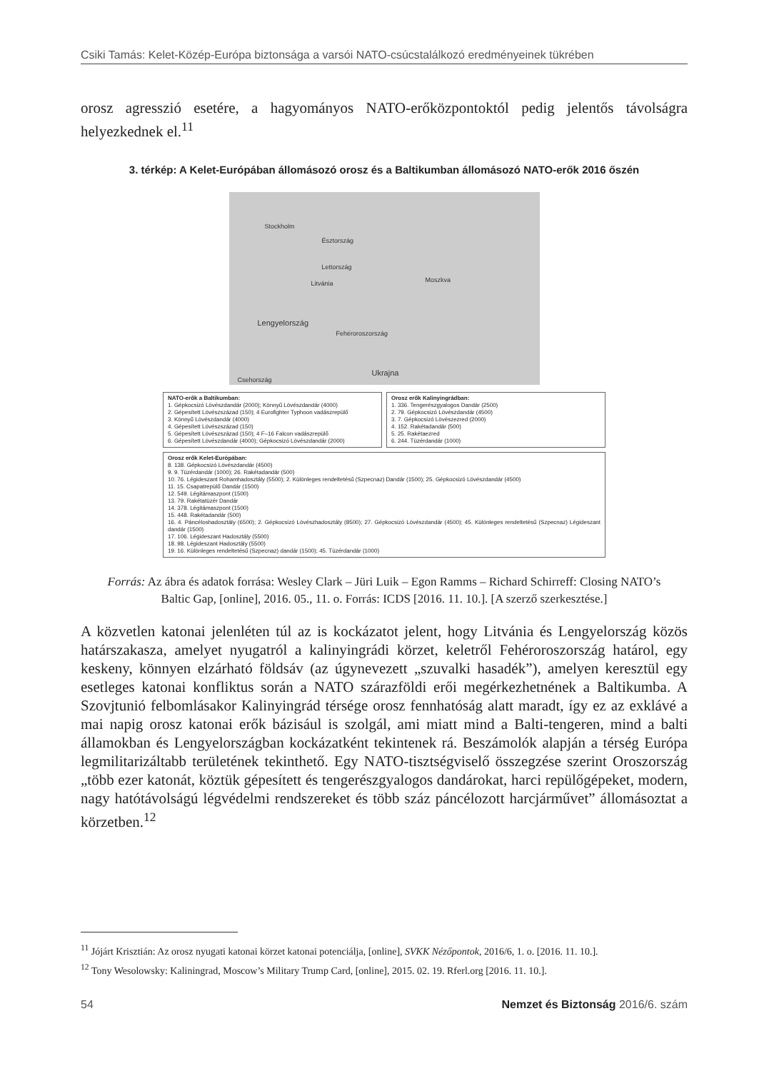Csiki Tamás: Kelet-Közép-Európa biztonsága a varsói NATO-csúcstalálkozó eredményeinek tükrében
orosz agresszió esetére, a hagyományos NATO-erőközpontoktól pedig jelentős távolságra helyezkednek el.<sup>11</sup>
3. térkép: A Kelet-Európában állomásozó orosz és a Baltikumban állomásozó NATO-erők 2016 őszén
Stockholm
Észtország
Lettország
Litvánia
Lengyelország
Fehéroroszország
Moszkva
Ukrajna
Csehország
NATO-erők a Baltikumban:
1. Gépkocsizó Lövészdandár (2000); Könnyű Lövészdandár (4000)
2. Gépesített Lövészszázad (150); 4 Eurofighter Typhoon vadászrepülő
3. Könnyű Lövészdandár (4000)
4. Gépesített Lövészszázad (150)
5. Gépesített Lövészszázad (150); 4 F–16 Falcon vadászrepülő
6. Gépesített Lövészdandár (4000); Gépkocsizó Lövészdandár (2000)
Orosz erők Kalinyingrádban:
1. 336. Tengerészgyalogos Dandár (2500)
2. 79. Gépkocsizó Lövészdandár (4500)
3. 7. Gépkocsizó Lövészezred (2000)
4. 152. Rakétadandár (500)
5. 25. Rakétaezred
6. 244. Tüzérdandár (1000)
Orosz erők Kelet-Európában:
8. 138. Gépkocsizó Lövészdandár (4500)
9. 9. Tüzérdandár (1000); 26. Rakétadandár (500)
10. 76. Légideszant Rohamhadosztály (5500); 2. Különleges rendeltetésű (Szpecnaz) Dandár (1500); 25. Gépkocsizó Lövészdandár (4500)
11. 15. Csapatrepülő Dandár (1500)
12. 549. Légitámaszpont (1500)
13. 79. Rakétatüzér Dandár
14. 378. Légitámaszpont (1500)
15. 448. Rakétadandár (500)
16. 4. Páncéloshadosztály (6500); 2. Gépkocsizó Lövészhadosztály (8500); 27. Gépkocsizó Lövészdandár (4500); 45. Különleges rendeltetésű (Szpecnaz) Légideszant dandár (1500)
17. 106. Légideszant Hadosztály (5500)
18. 98. Légideszant Hadosztály (5500)
19. 16. Különleges rendeltetésű (Szpecnaz) dandár (1500); 45. Tüzérdandár (1000)
Forrás: Az ábra és adatok forrása: Wesley Clark – Jüri Luik – Egon Ramms – Richard Schirreff: Closing NATO’s Baltic Gap, [online], 2016. 05., 11. o. Forrás: ICDS [2016. 11. 10.]. [A szerző szerkesztése.]
A közvetlen katonai jelenléten túl az is kockázatot jelent, hogy Litvánia és Lengyelország közös határszakasza, amelyet nyugatról a kalinyingrádi körzet, keletről Fehéroroszország határol, egy keskeny, könnyen elzárható földsáv (az úgynevezett „szuvalki hasadék”), amelyen keresztül egy esetleges katonai konfliktus során a NATO szárazföldi erői megérkezhetnének a Baltikumba. A Szovjtunió felbomlásakor Kalinyingrád térsége orosz fennhatóság alatt maradt, így ez az exklávé a mai napig orosz katonai erők bázisául is szolgál, ami miatt mind a Balti-tengeren, mind a balti államokban és Lengyelországban kockázatként tekintenek rá. Beszámolók alapján a térség Európa legmilitarizáltabb területének tekinthető. Egy NATO-tisztségviselő összegzése szerint Oroszország „több ezer katonát, köztük gépesített és tengerészgyalogos dandárokat, harci repülőgépeket, modern, nagy hatótávolságú légvédelmi rendszereket és több száz páncélozott harcjárművet” állomásoztat a körzetben.<sup>12</sup>
<sup>11</sup> Jójárt Krisztián: Az orosz nyugati katonai körzet katonai potenciálja, [online], SVKK Nézőpontok, 2016/6, 1. o. [2016. 11. 10.].
<sup>12</sup> Tony Wesolowsky: Kaliningrad, Moscow’s Military Trump Card, [online], 2015. 02. 19. Rferl.org [2016. 11. 10.].
54 Nemzet és Biztonság 2016/6. szám